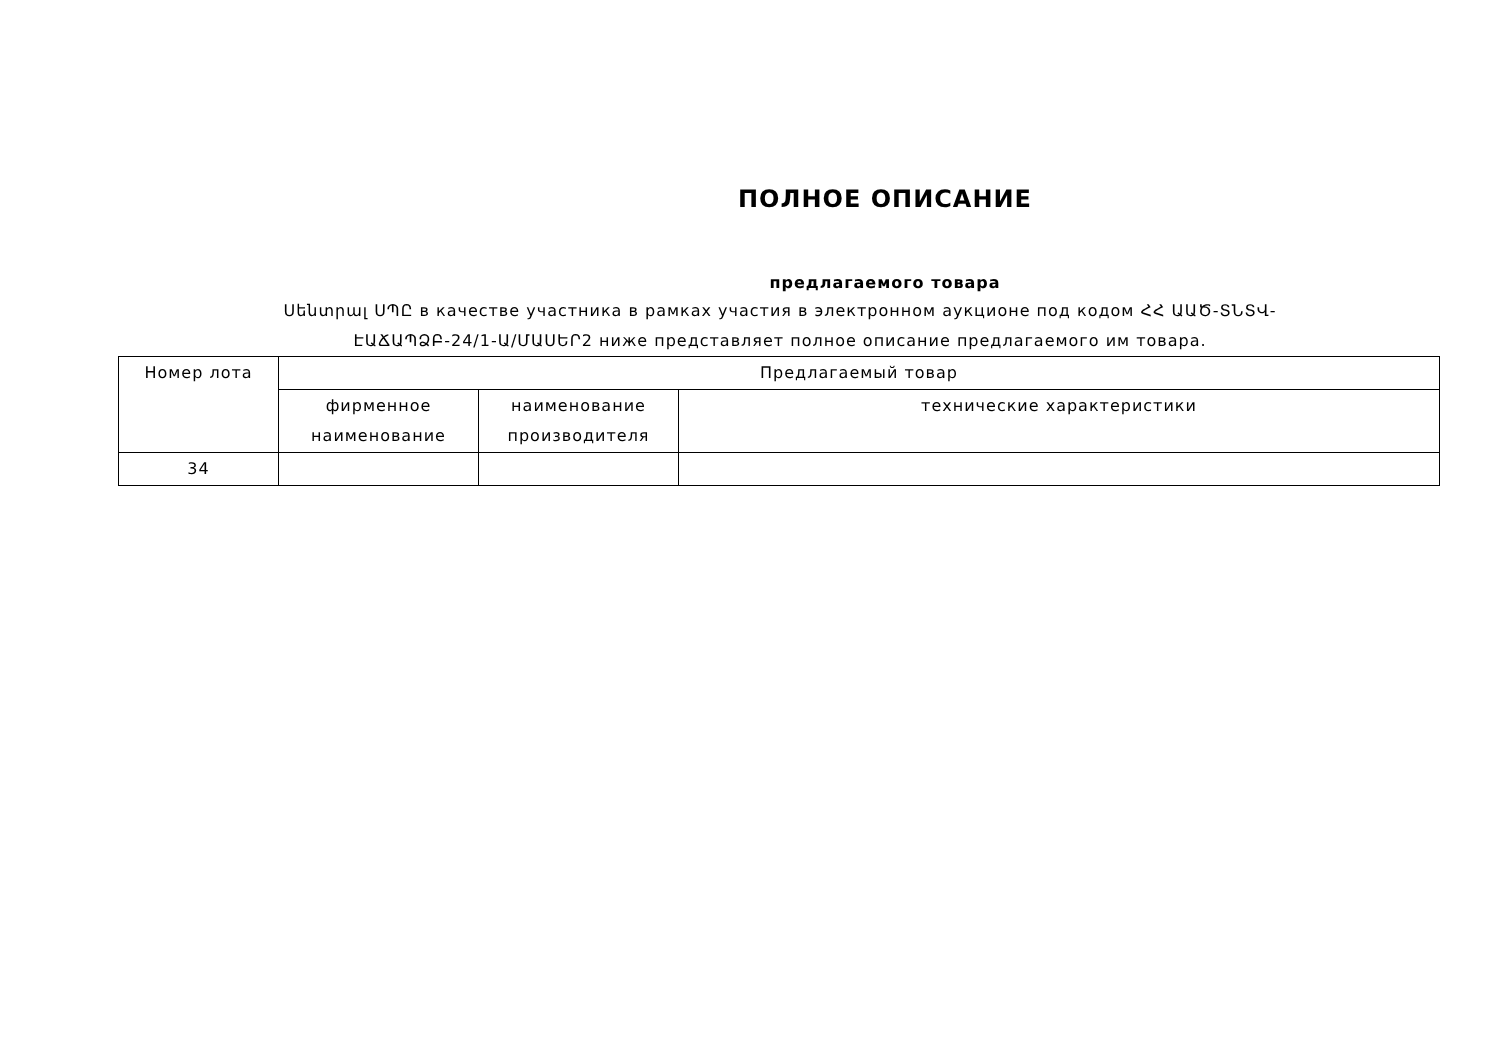ПОЛНОЕ ОПИСАНИЕ
предлагаемого товара
Սենտրալ ՍՊԸ в качестве участника в рамках участия в электронном аукционе под кодом ՀՀ ԱԱԾ-ՏՆՏՎ-ԷԱՃԱՊՁԲ-24/1-Ա/ՄԱՍԵՐ2 ниже представляет полное описание предлагаемого им товара.
| Номер лота | Предлагаемый товар | | |
| --- | --- | --- | --- |
| | фирменное наименование | наименование производителя | технические характеристики |
| 34 | | | |